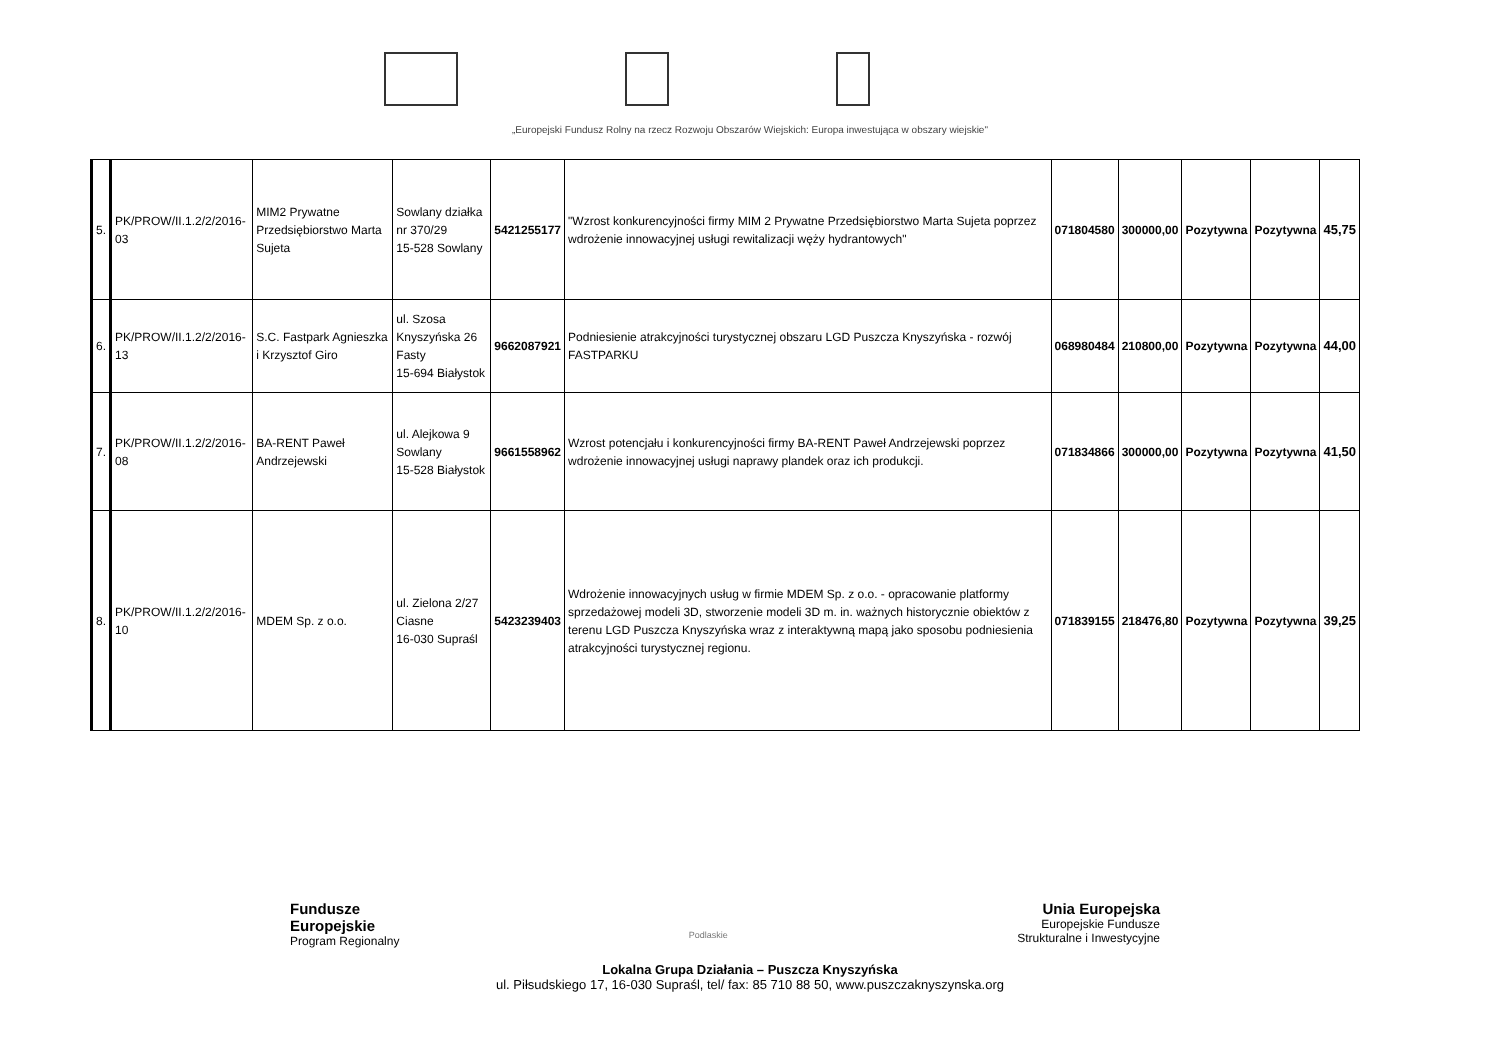„Europejski Fundusz Rolny na rzecz Rozwoju Obszarów Wiejskich: Europa inwestująca w obszary wiejskie"
| 5. | PK/PROW/II.1.2/2/2016-03 | MIM2 Prywatne Przedsiębiorstwo Marta Sujeta | Sowlany działka nr 370/29 15-528 Sowlany | 5421255177 | "Wzrost konkurencyjności firmy MIM 2 Prywatne Przedsiębiorstwo Marta Sujeta poprzez wdrożenie innowacyjnej usługi rewitalizacji węży hydrantowych" | 071804580 | 300000,00 | Pozytywna | Pozytywna | 45,75 |
| 6. | PK/PROW/II.1.2/2/2016-13 | S.C. Fastpark Agnieszka i Krzysztof Giro | ul. Szosa Knyszyńska 26 Fasty 15-694 Białystok | 9662087921 | Podniesienie atrakcyjności turystycznej obszaru LGD Puszcza Knyszyńska - rozwój FASTPARKU | 068980484 | 210800,00 | Pozytywna | Pozytywna | 44,00 |
| 7. | PK/PROW/II.1.2/2/2016-08 | BA-RENT Paweł Andrzejewski | ul. Alejkowa 9 Sowlany 15-528 Białystok | 9661558962 | Wzrost potencjału i konkurencyjności firmy BA-RENT Paweł Andrzejewski poprzez wdrożenie innowacyjnej usługi naprawy plandek oraz ich produkcji. | 071834866 | 300000,00 | Pozytywna | Pozytywna | 41,50 |
| 8. | PK/PROW/II.1.2/2/2016-10 | MDEM Sp. z o.o. | ul. Zielona 2/27 Ciasne 16-030 Supraśl | 5423239403 | Wdrożenie innowacyjnych usług w firmie MDEM Sp. z o.o. - opracowanie platformy sprzedażowej modeli 3D, stworzenie modeli 3D m. in. ważnych historycznie obiektów z terenu LGD Puszcza Knyszyńska wraz z interaktywną mapą jako sposobu podniesienia atrakcyjności turystycznej regionu. | 071839155 | 218476,80 | Pozytywna | Pozytywna | 39,25 |
Fundusze
Europejskie
Program Regionalny
Podlaskie
Unia Europejska
Europejskie Fundusze
Strukturalne i Inwestycyjne
Lokalna Grupa Działania – Puszcza Knyszyńska
ul. Piłsudskiego 17, 16-030 Supraśl, tel/ fax: 85 710 88 50, www.puszczaknyszynska.org